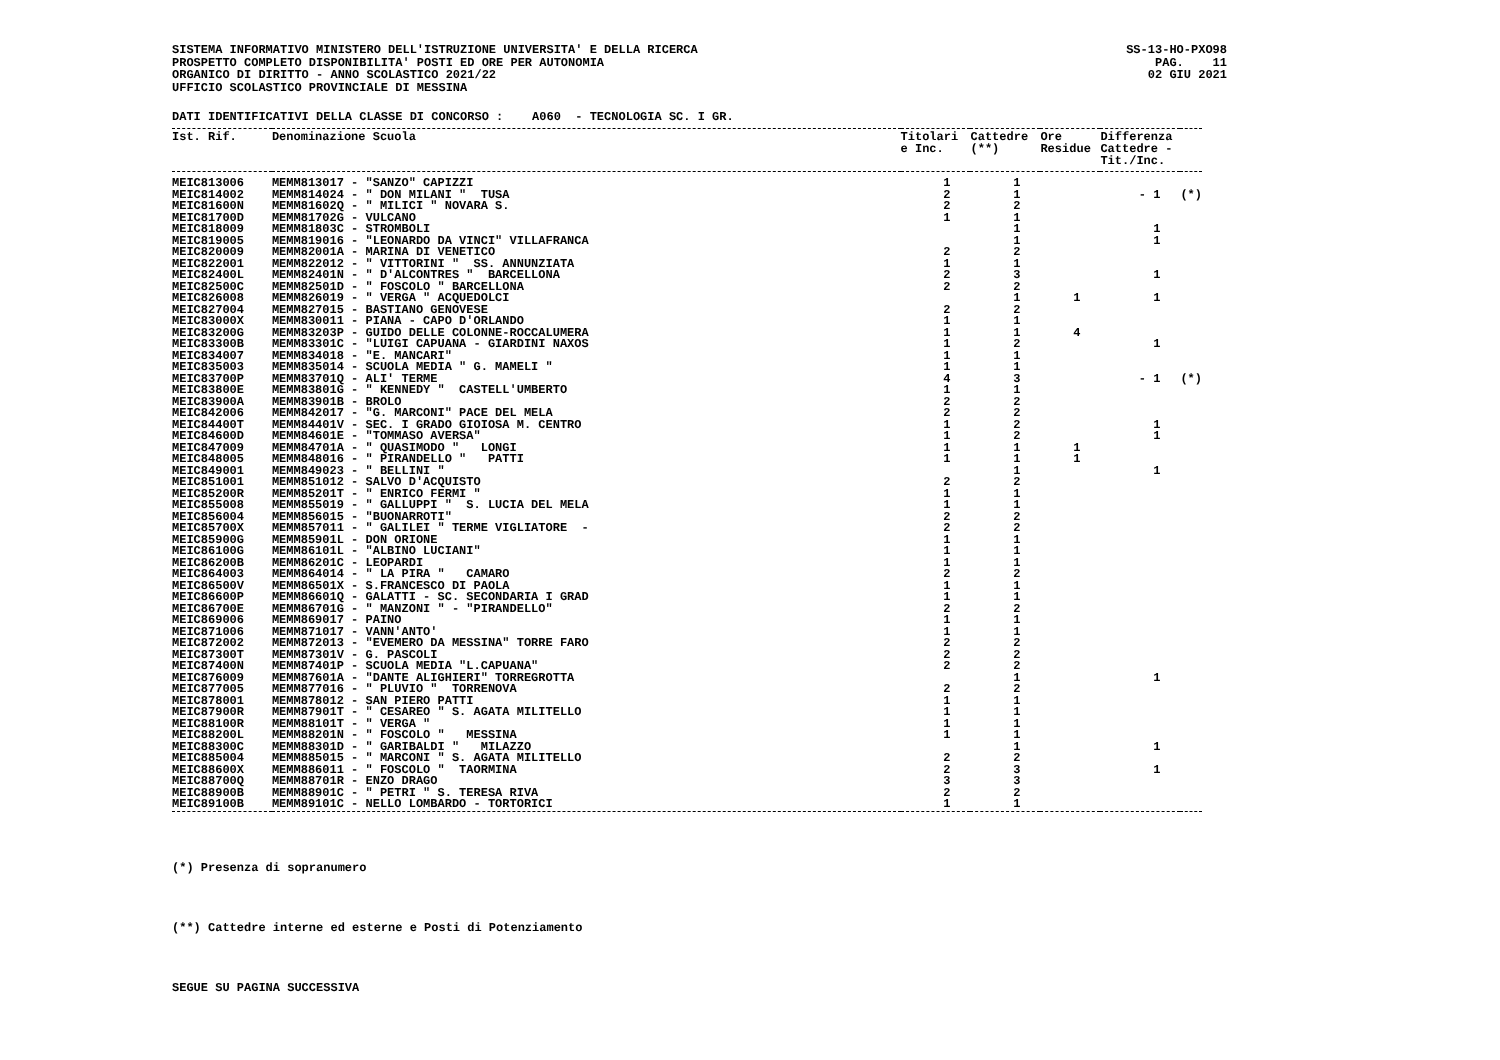SISTEMA INFORMATIVO MINISTERO DELL'ISTRUZIONE UNIVERSITA' E DELLA RICERCA PROSPETTO COMPLETO DISPONIBILITA' POSTI ED ORE PER AUTONOMIA ORGANICO DI DIRITTO - ANNO SCOLASTICO 2021/22 UFFICIO SCOLASTICO PROVINCIALE DI MESSINA
SS-13-HO-PXO98 PAG. 11 02 GIU 2021
DATI IDENTIFICATIVI DELLA CLASSE DI CONCORSO : A060 - TECNOLOGIA SC. I GR.
| Ist. Rif. | Denominazione Scuola | Titolari e Inc. | Cattedre (**) | Ore Residue | Differenza Cattedre - Tit./Inc. | |
| --- | --- | --- | --- | --- | --- | --- |
| MEIC813006 | MEMM813017 - "SANZO" CAPIZZI | 1 | 1 | | | |
| MEIC814002 | MEMM814024 - " DON MILANI " TUSA | 2 | 1 | | - 1 | (*) |
| MEIC81600N | MEMM81602Q - " MILICI " NOVARA S. | 2 | 2 | | | |
| MEIC81700D | MEMM81702G - VULCANO | 1 | 1 | | | |
| MEIC818009 | MEMM81803C - STROMBOLI | | 1 | | 1 | |
| MEIC819005 | MEMM819016 - "LEONARDO DA VINCI" VILLAFRANCA | | 1 | | 1 | |
| MEIC820009 | MEMM82001A - MARINA DI VENETICO | 2 | 2 | | | |
| MEIC822001 | MEMM822012 - " VITTORINI " SS. ANNUNZIATA | 1 | 1 | | | |
| MEIC82400L | MEMM82401N - " D'ALCONTRES " BARCELLONA | 2 | 3 | | 1 | |
| MEIC82500C | MEMM82501D - " FOSCOLO " BARCELLONA | 2 | 2 | | | |
| MEIC826008 | MEMM826019 - " VERGA " ACQUEDOLCI | | 1 | 1 | 1 | |
| MEIC827004 | MEMM827015 - BASTIANO GENOVESE | 2 | 2 | | | |
| MEIC83000X | MEMM830011 - PIANA - CAPO D'ORLANDO | 1 | 1 | | | |
| MEIC83200G | MEMM83203P - GUIDO DELLE COLONNE-ROCCALUMERA | 1 | 1 | 4 | | |
| MEIC83300B | MEMM83301C - "LUIGI CAPUANA - GIARDINI NAXOS | 1 | 2 | | 1 | |
| MEIC834007 | MEMM834018 - "E. MANCARI" | 1 | 1 | | | |
| MEIC835003 | MEMM835014 - SCUOLA MEDIA " G. MAMELI " | 1 | 1 | | | |
| MEIC83700P | MEMM83701Q - ALI' TERME | 4 | 3 | | - 1 | (*) |
| MEIC83800E | MEMM83801G - " KENNEDY " CASTELL'UMBERTO | 1 | 1 | | | |
| MEIC83900A | MEMM83901B - BROLO | 2 | 2 | | | |
| MEIC842006 | MEMM842017 - "G. MARCONI" PACE DEL MELA | 2 | 2 | | | |
| MEIC84400T | MEMM84401V - SEC. I GRADO GIOIOSA M. CENTRO | 1 | 2 | | 1 | |
| MEIC84600D | MEMM84601E - "TOMMASO AVERSA" | 1 | 2 | | 1 | |
| MEIC847009 | MEMM84701A - " QUASIMODO " LONGI | 1 | 1 | 1 | | |
| MEIC848005 | MEMM848016 - " PIRANDELLO " PATTI | 1 | 1 | 1 | | |
| MEIC849001 | MEMM849023 - " BELLINI " | | 1 | | 1 | |
| MEIC851001 | MEMM851012 - SALVO D'ACQUISTO | 2 | 2 | | | |
| MEIC85200R | MEMM85201T - " ENRICO FERMI " | 1 | 1 | | | |
| MEIC855008 | MEMM855019 - " GALLUPPI " S. LUCIA DEL MELA | 1 | 1 | | | |
| MEIC856004 | MEMM856015 - "BUONARROTI" | 2 | 2 | | | |
| MEIC85700X | MEMM857011 - " GALILEI " TERME VIGLIATORE - | 2 | 2 | | | |
| MEIC85900G | MEMM85901L - DON ORIONE | 1 | 1 | | | |
| MEIC86100G | MEMM86101L - "ALBINO LUCIANI" | 1 | 1 | | | |
| MEIC86200B | MEMM86201C - LEOPARDI | 1 | 1 | | | |
| MEIC864003 | MEMM864014 - " LA PIRA " CAMARO | 2 | 2 | | | |
| MEIC86500V | MEMM86501X - S.FRANCESCO DI PAOLA | 1 | 1 | | | |
| MEIC86600P | MEMM86601Q - GALATTI - SC. SECONDARIA I GRAD | 1 | 1 | | | |
| MEIC86700E | MEMM86701G - " MANZONI " - "PIRANDELLO" | 2 | 2 | | | |
| MEIC869006 | MEMM869017 - PAINO | 1 | 1 | | | |
| MEIC871006 | MEMM871017 - VANN'ANTO' | 1 | 1 | | | |
| MEIC872002 | MEMM872013 - "EVEMERO DA MESSINA" TORRE FARO | 2 | 2 | | | |
| MEIC87300T | MEMM87301V - G. PASCOLI | 2 | 2 | | | |
| MEIC87400N | MEMM87401P - SCUOLA MEDIA "L.CAPUANA" | 2 | 2 | | | |
| MEIC876009 | MEMM87601A - "DANTE ALIGHIERI" TORREGROTTA | | 1 | | 1 | |
| MEIC877005 | MEMM877016 - " PLUVIO " TORRENOVA | 2 | 2 | | | |
| MEIC878001 | MEMM878012 - SAN PIERO PATTI | 1 | 1 | | | |
| MEIC87900R | MEMM87901T - " CESAREO " S. AGATA MILITELLO | 1 | 1 | | | |
| MEIC88100R | MEMM88101T - " VERGA " | 1 | 1 | | | |
| MEIC88200L | MEMM88201N - " FOSCOLO " MESSINA | 1 | 1 | | | |
| MEIC88300C | MEMM88301D - " GARIBALDI " MILAZZO | | 1 | | 1 | |
| MEIC885004 | MEMM885015 - " MARCONI " S. AGATA MILITELLO | 2 | 2 | | | |
| MEIC88600X | MEMM886011 - " FOSCOLO " TAORMINA | 2 | 3 | | 1 | |
| MEIC88700Q | MEMM88701R - ENZO DRAGO | 3 | 3 | | | |
| MEIC88900B | MEMM88901C - " PETRI " S. TERESA RIVA | 2 | 2 | | | |
| MEIC89100B | MEMM89101C - NELLO LOMBARDO - TORTORICI | 1 | 1 | | | |
(*) Presenza di sopranumero
(**) Cattedre interne ed esterne e Posti di Potenziamento
SEGUE SU PAGINA SUCCESSIVA